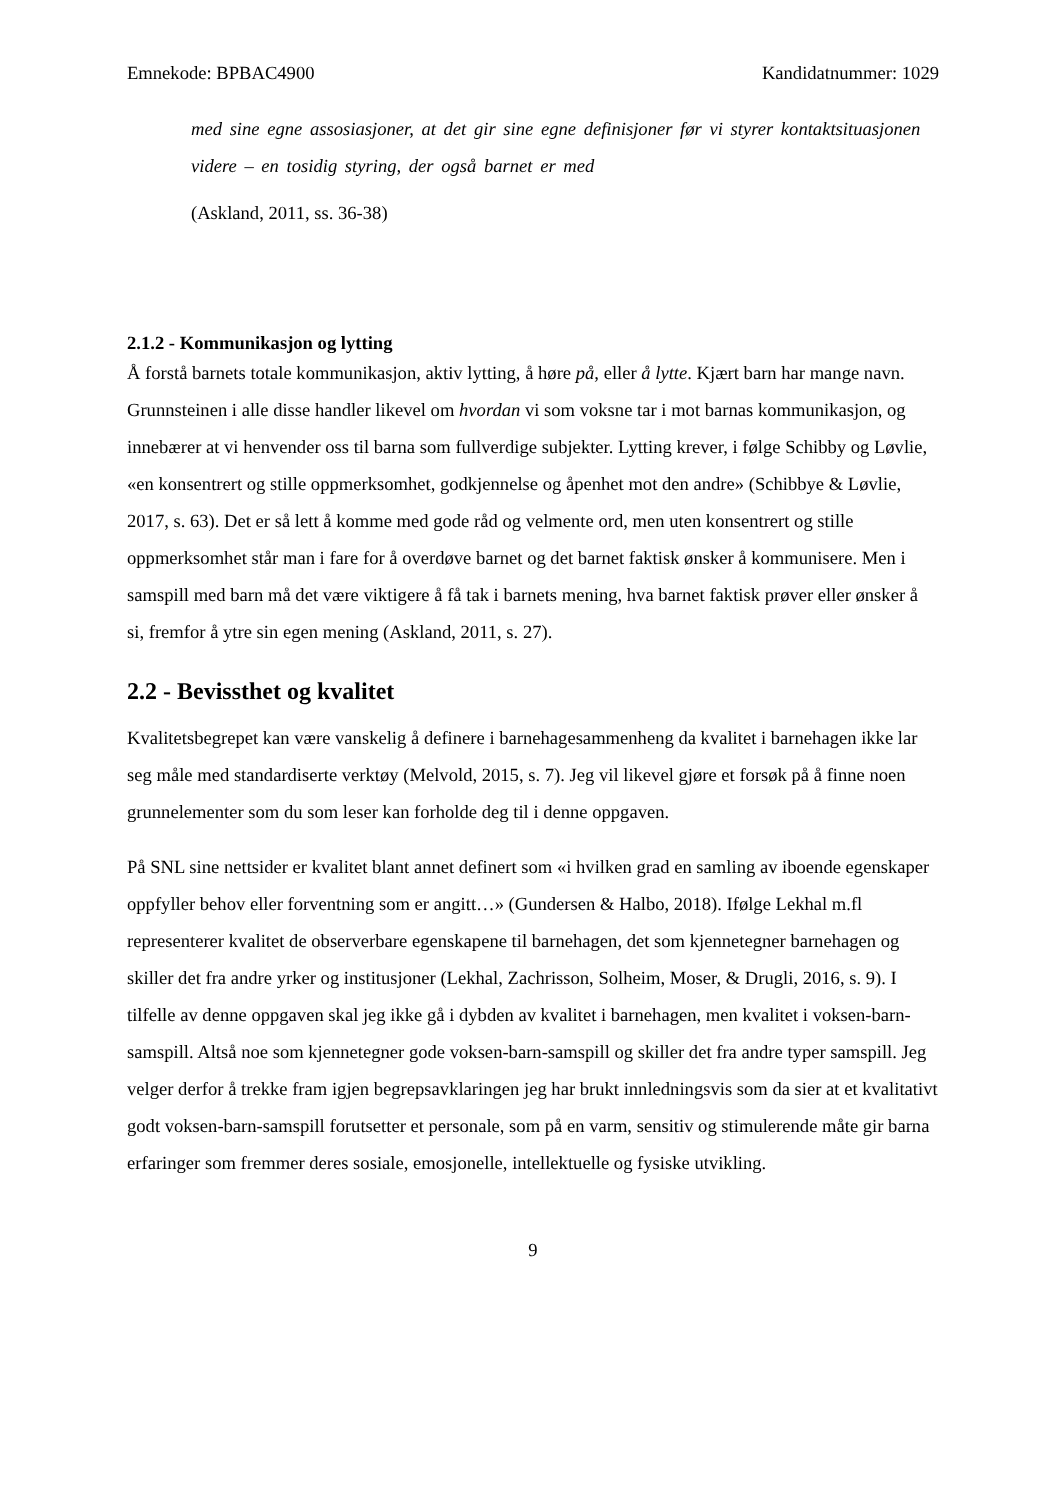Emnekode: BPBAC4900 Kandidatnummer: 1029
med sine egne assosiasjoner, at det gir sine egne definisjoner før vi styrer kontaktsituasjonen videre – en tosidig styring, der også barnet er med
(Askland, 2011, ss. 36-38)
2.1.2 - Kommunikasjon og lytting
Å forstå barnets totale kommunikasjon, aktiv lytting, å høre på, eller å lytte. Kjært barn har mange navn. Grunnsteinen i alle disse handler likevel om hvordan vi som voksne tar i mot barnas kommunikasjon, og innebærer at vi henvender oss til barna som fullverdige subjekter. Lytting krever, i følge Schibby og Løvlie, «en konsentrert og stille oppmerksomhet, godkjennelse og åpenhet mot den andre» (Schibbye & Løvlie, 2017, s. 63). Det er så lett å komme med gode råd og velmente ord, men uten konsentrert og stille oppmerksomhet står man i fare for å overdøve barnet og det barnet faktisk ønsker å kommunisere. Men i samspill med barn må det være viktigere å få tak i barnets mening, hva barnet faktisk prøver eller ønsker å si, fremfor å ytre sin egen mening (Askland, 2011, s. 27).
2.2 - Bevissthet og kvalitet
Kvalitetsbegrepet kan være vanskelig å definere i barnehagesammenheng da kvalitet i barnehagen ikke lar seg måle med standardiserte verktøy (Melvold, 2015, s. 7). Jeg vil likevel gjøre et forsøk på å finne noen grunnelementer som du som leser kan forholde deg til i denne oppgaven.
På SNL sine nettsider er kvalitet blant annet definert som «i hvilken grad en samling av iboende egenskaper oppfyller behov eller forventning som er angitt…» (Gundersen & Halbo, 2018). Ifølge Lekhal m.fl representerer kvalitet de observerbare egenskapene til barnehagen, det som kjennetegner barnehagen og skiller det fra andre yrker og institusjoner (Lekhal, Zachrisson, Solheim, Moser, & Drugli, 2016, s. 9). I tilfelle av denne oppgaven skal jeg ikke gå i dybden av kvalitet i barnehagen, men kvalitet i voksen-barn-samspill. Altså noe som kjennetegner gode voksen-barn-samspill og skiller det fra andre typer samspill. Jeg velger derfor å trekke fram igjen begrepsavklaringen jeg har brukt innledningsvis som da sier at et kvalitativt godt voksen-barn-samspill forutsetter et personale, som på en varm, sensitiv og stimulerende måte gir barna erfaringer som fremmer deres sosiale, emosjonelle, intellektuelle og fysiske utvikling.
9